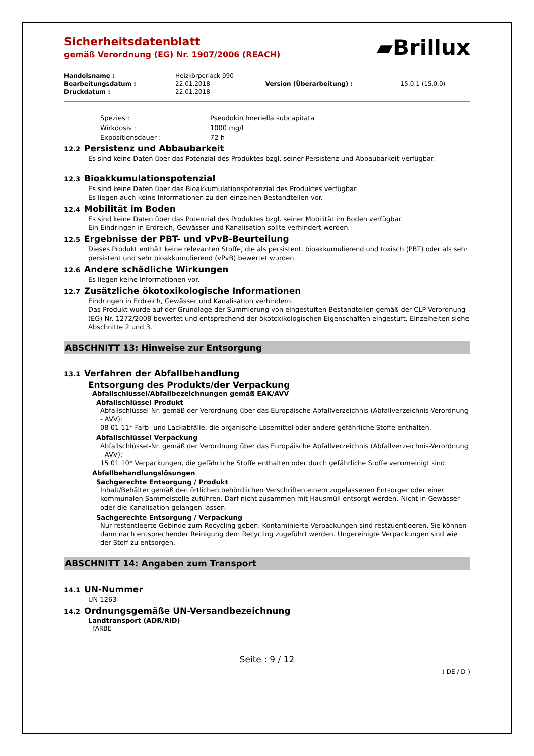▰Brillux
Sicherheitsdatenblatt
gemäß Verordnung (EG) Nr. 1907/2006 (REACH)
| Handelsname : | Heizkörperlack 990 | | |
| Bearbeitungsdatum : | 22.01.2018 | Version (Überarbeitung) : | 15.0.1 (15.0.0) |
| Druckdatum : | 22.01.2018 | | |
Spezies : Pseudokirchneriella subcapitata
Wirkdosis : 1000 mg/l
Expositionsdauer : 72 h
12.2 Persistenz und Abbaubarkeit
Es sind keine Daten über das Potenzial des Produktes bzgl. seiner Persistenz und Abbaubarkeit verfügbar.
12.3 Bioakkumulationspotenzial
Es sind keine Daten über das Bioakkumulationspotenzial des Produktes verfügbar.
Es liegen auch keine Informationen zu den einzelnen Bestandteilen vor.
12.4 Mobilität im Boden
Es sind keine Daten über das Potenzial des Produktes bzgl. seiner Mobilität im Boden verfügbar.
Ein Eindringen in Erdreich, Gewässer und Kanalisation sollte verhindert werden.
12.5 Ergebnisse der PBT- und vPvB-Beurteilung
Dieses Produkt enthält keine relevanten Stoffe, die als persistent, bioakkumulierend und toxisch (PBT) oder als sehr persistent und sehr bioakkumulierend (vPvB) bewertet wurden.
12.6 Andere schädliche Wirkungen
Es liegen keine Informationen vor.
12.7 Zusätzliche ökotoxikologische Informationen
Eindringen in Erdreich, Gewässer und Kanalisation verhindern.
Das Produkt wurde auf der Grundlage der Summierung von eingestuften Bestandteilen gemäß der CLP-Verordnung (EG) Nr. 1272/2008 bewertet und entsprechend der ökotoxikologischen Eigenschaften eingestuft. Einzelheiten siehe Abschnitte 2 und 3.
ABSCHNITT 13: Hinweise zur Entsorgung
13.1 Verfahren der Abfallbehandlung
Entsorgung des Produkts/der Verpackung
Abfallschlüssel/Abfallbezeichnungen gemäß EAK/AVV
Abfallschlüssel Produkt
Abfallschlüssel-Nr. gemäß der Verordnung über das Europäische Abfallverzeichnis (Abfallverzeichnis-Verordnung - AVV):
08 01 11* Farb- und Lackabfälle, die organische Lösemittel oder andere gefährliche Stoffe enthalten.
Abfallschlüssel Verpackung
Abfallschlüssel-Nr. gemäß der Verordnung über das Europäische Abfallverzeichnis (Abfallverzeichnis-Verordnung - AVV):
15 01 10* Verpackungen, die gefährliche Stoffe enthalten oder durch gefährliche Stoffe verunreinigt sind.
Abfallbehandlungslösungen
Sachgerechte Entsorgung / Produkt
Inhalt/Behälter gemäß den örtlichen behördlichen Verschriften einem zugelassenen Entsorger oder einer kommunalen Sammelstelle zuführen. Darf nicht zusammen mit Hausmüll entsorgt werden. Nicht in Gewässer oder die Kanalisation gelangen lassen.
Sachgerechte Entsorgung / Verpackung
Nur restentleerte Gebinde zum Recycling geben. Kontaminierte Verpackungen sind restzuentleeren. Sie können dann nach entsprechender Reinigung dem Recycling zugeführt werden. Ungereinigte Verpackungen sind wie der Stoff zu entsorgen.
ABSCHNITT 14: Angaben zum Transport
14.1 UN-Nummer
UN 1263
14.2 Ordnungsgemäße UN-Versandbezeichnung
Landtransport (ADR/RID)
FARBE
Seite : 9 / 12
( DE / D )